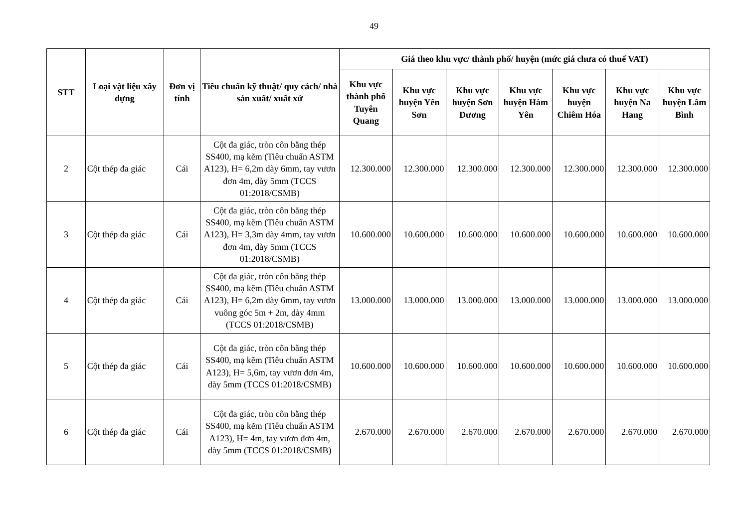49
| STT | Loại vật liệu xây dựng | Đơn vị tính | Tiêu chuẩn kỹ thuật/ quy cách/ nhà sản xuất/ xuất xứ | Giá theo khu vực/ thành phố/ huyện (mức giá chưa có thuế VAT) | | | | | | |
| --- | --- | --- | --- | --- | --- | --- | --- | --- | --- | --- |
| | | | | Khu vực thành phố Tuyên Quang | Khu vực huyện Yên Sơn | Khu vực huyện Sơn Dương | Khu vực huyện Hàm Yên | Khu vực huyện Chiêm Hóa | Khu vực huyện Na Hang | Khu vực huyện Lâm Bình |
| 2 | Cột thép đa giác | Cái | Cột đa giác, tròn côn bằng thép SS400, mạ kẽm (Tiêu chuẩn ASTM A123), H= 6,2m dày 6mm, tay vươn đơn 4m, dày 5mm (TCCS 01:2018/CSMB) | 12.300.000 | 12.300.000 | 12.300.000 | 12.300.000 | 12.300.000 | 12.300.000 | 12.300.000 |
| 3 | Cột thép đa giác | Cái | Cột đa giác, tròn côn bằng thép SS400, mạ kẽm (Tiêu chuẩn ASTM A123), H= 3,3m dày 4mm, tay vươn đơn 4m, dày 5mm (TCCS 01:2018/CSMB) | 10.600.000 | 10.600.000 | 10.600.000 | 10.600.000 | 10.600.000 | 10.600.000 | 10.600.000 |
| 4 | Cột thép đa giác | Cái | Cột đa giác, tròn côn bằng thép SS400, mạ kẽm (Tiêu chuẩn ASTM A123), H= 6,2m dày 6mm, tay vươn vuông góc 5m + 2m, dày 4mm (TCCS 01:2018/CSMB) | 13.000.000 | 13.000.000 | 13.000.000 | 13.000.000 | 13.000.000 | 13.000.000 | 13.000.000 |
| 5 | Cột thép đa giác | Cái | Cột đa giác, tròn côn bằng thép SS400, mạ kẽm (Tiêu chuẩn ASTM A123), H= 5,6m, tay vươn đơn 4m, dày 5mm (TCCS 01:2018/CSMB) | 10.600.000 | 10.600.000 | 10.600.000 | 10.600.000 | 10.600.000 | 10.600.000 | 10.600.000 |
| 6 | Cột thép đa giác | Cái | Cột đa giác, tròn côn bằng thép SS400, mạ kẽm (Tiêu chuẩn ASTM A123), H= 4m, tay vươn đơn 4m, dày 5mm (TCCS 01:2018/CSMB) | 2.670.000 | 2.670.000 | 2.670.000 | 2.670.000 | 2.670.000 | 2.670.000 | 2.670.000 |